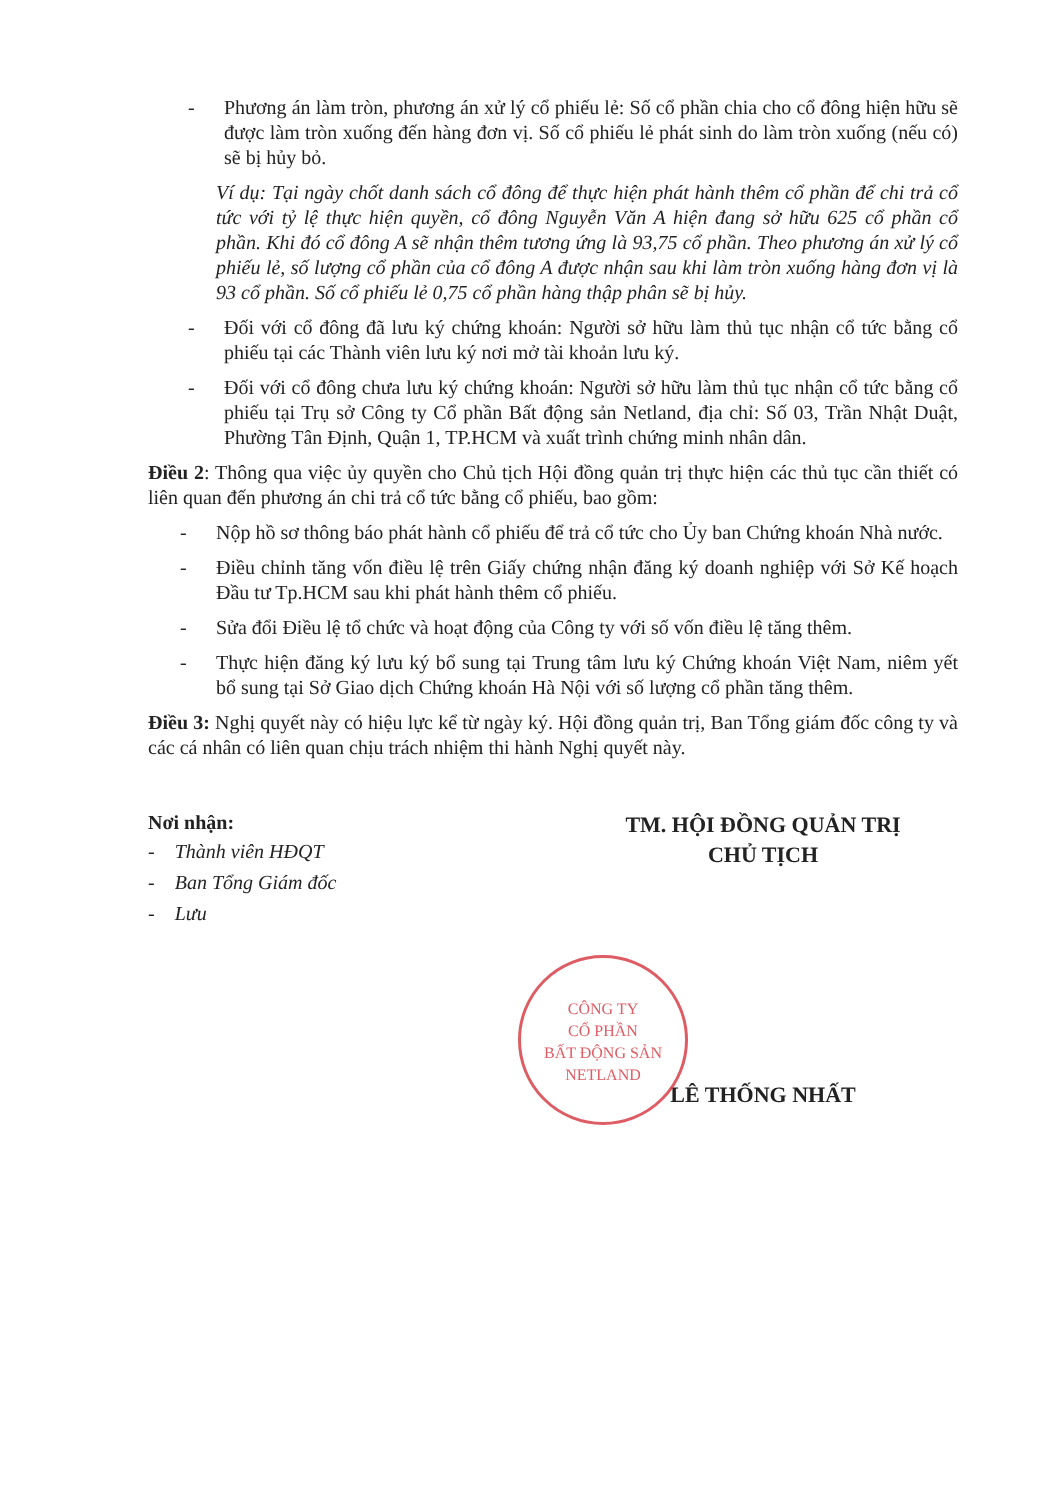- Phương án làm tròn, phương án xử lý cổ phiếu lẻ: Số cổ phần chia cho cổ đông hiện hữu sẽ được làm tròn xuống đến hàng đơn vị. Số cổ phiếu lẻ phát sinh do làm tròn xuống (nếu có) sẽ bị hủy bỏ.
Ví dụ: Tại ngày chốt danh sách cổ đông để thực hiện phát hành thêm cổ phần để chi trả cổ tức với tỷ lệ thực hiện quyền, cổ đông Nguyễn Văn A hiện đang sở hữu 625 cổ phần cổ phần. Khi đó cổ đông A sẽ nhận thêm tương ứng là 93,75 cổ phần. Theo phương án xử lý cổ phiếu lẻ, số lượng cổ phần của cổ đông A được nhận sau khi làm tròn xuống hàng đơn vị là 93 cổ phần. Số cổ phiếu lẻ 0,75 cổ phần hàng thập phân sẽ bị hủy.
- Đối với cổ đông đã lưu ký chứng khoán: Người sở hữu làm thủ tục nhận cổ tức bằng cổ phiếu tại các Thành viên lưu ký nơi mở tài khoản lưu ký.
- Đối với cổ đông chưa lưu ký chứng khoán: Người sở hữu làm thủ tục nhận cổ tức bằng cổ phiếu tại Trụ sở Công ty Cổ phần Bất động sản Netland, địa chỉ: Số 03, Trần Nhật Duật, Phường Tân Định, Quận 1, TP.HCM và xuất trình chứng minh nhân dân.
Điều 2: Thông qua việc ủy quyền cho Chủ tịch Hội đồng quản trị thực hiện các thủ tục cần thiết có liên quan đến phương án chi trả cổ tức bằng cổ phiếu, bao gồm:
- Nộp hồ sơ thông báo phát hành cổ phiếu để trả cổ tức cho Ủy ban Chứng khoán Nhà nước.
- Điều chỉnh tăng vốn điều lệ trên Giấy chứng nhận đăng ký doanh nghiệp với Sở Kế hoạch Đầu tư Tp.HCM sau khi phát hành thêm cổ phiếu.
- Sửa đổi Điều lệ tổ chức và hoạt động của Công ty với số vốn điều lệ tăng thêm.
- Thực hiện đăng ký lưu ký bổ sung tại Trung tâm lưu ký Chứng khoán Việt Nam, niêm yết bổ sung tại Sở Giao dịch Chứng khoán Hà Nội với số lượng cổ phần tăng thêm.
Điều 3: Nghị quyết này có hiệu lực kể từ ngày ký. Hội đồng quản trị, Ban Tổng giám đốc công ty và các cá nhân có liên quan chịu trách nhiệm thi hành Nghị quyết này.
Nơi nhận:
- Thành viên HĐQT
- Ban Tổng Giám đốc
- Lưu
TM. HỘI ĐỒNG QUẢN TRỊ
CHỦ TỊCH
LÊ THỐNG NHẤT
CÔNG TY
CỔ PHẦN
BẤT ĐỘNG SẢN
NETLAND